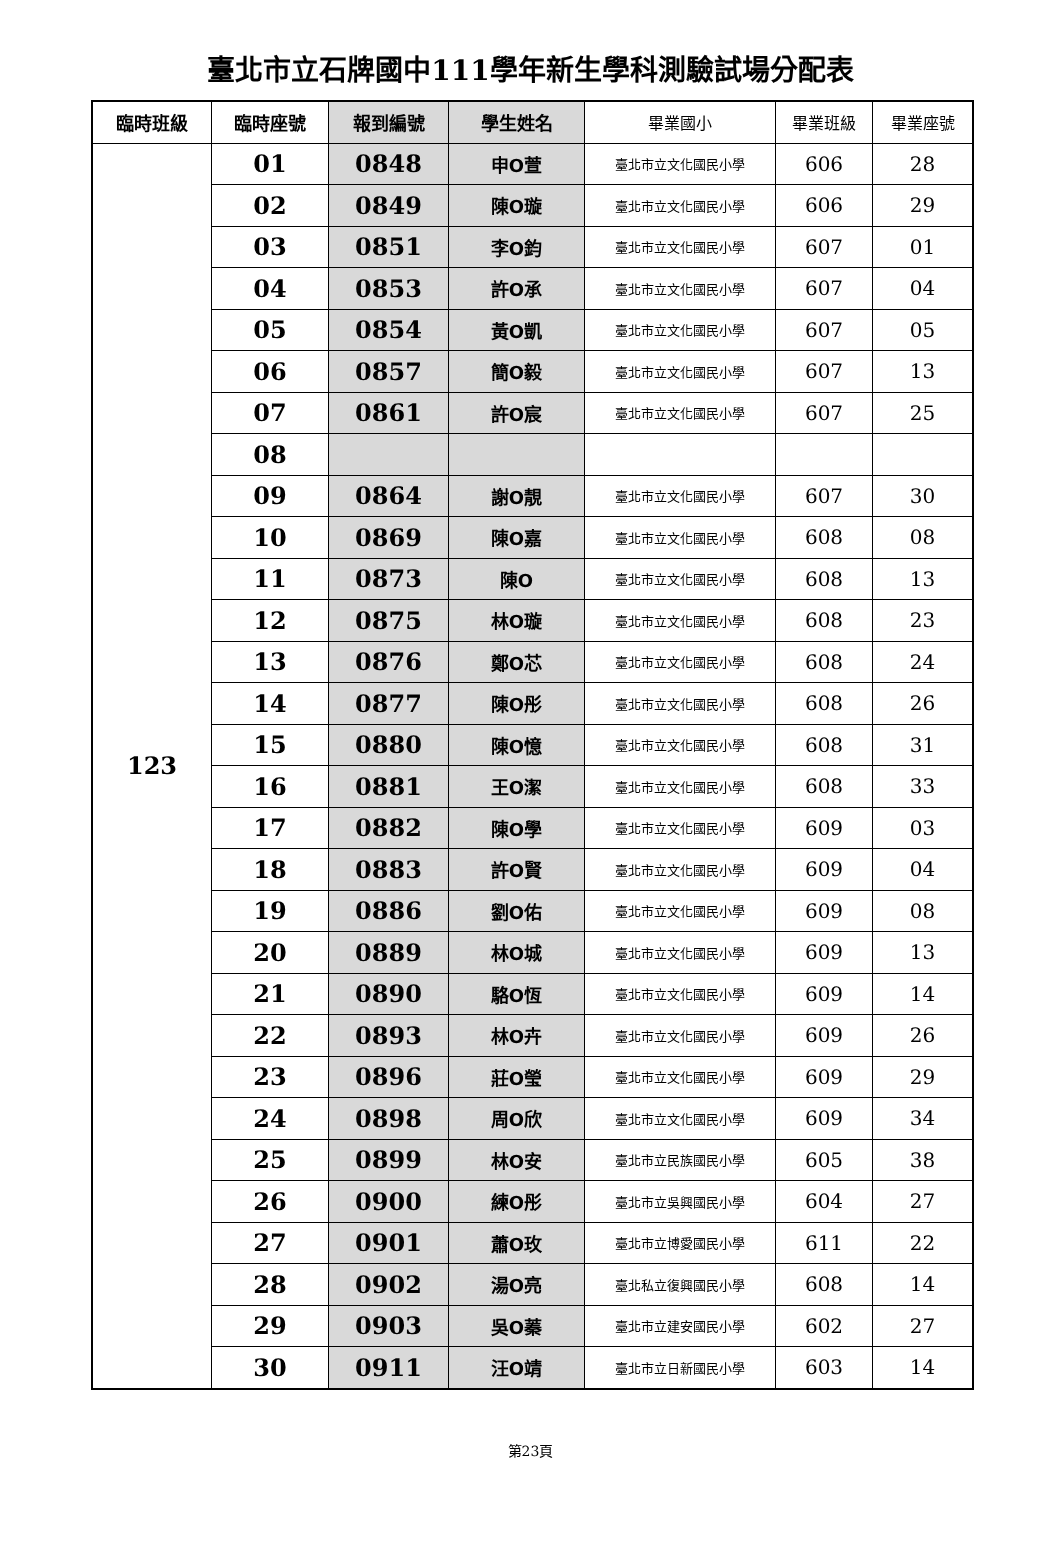臺北市立石牌國中111學年新生學科測驗試場分配表
| 臨時班級 | 臨時座號 | 報到編號 | 學生姓名 | 畢業國小 | 畢業班級 | 畢業座號 |
| --- | --- | --- | --- | --- | --- | --- |
| 123 | 01 | 0848 | 申O萱 | 臺北市立文化國民小學 | 606 | 28 |
| | 02 | 0849 | 陳O璇 | 臺北市立文化國民小學 | 606 | 29 |
| | 03 | 0851 | 李O鈞 | 臺北市立文化國民小學 | 607 | 01 |
| | 04 | 0853 | 許O承 | 臺北市立文化國民小學 | 607 | 04 |
| | 05 | 0854 | 黃O凱 | 臺北市立文化國民小學 | 607 | 05 |
| | 06 | 0857 | 簡O毅 | 臺北市立文化國民小學 | 607 | 13 |
| | 07 | 0861 | 許O宸 | 臺北市立文化國民小學 | 607 | 25 |
| | 08 | | | | | |
| | 09 | 0864 | 謝O靚 | 臺北市立文化國民小學 | 607 | 30 |
| | 10 | 0869 | 陳O嘉 | 臺北市立文化國民小學 | 608 | 08 |
| | 11 | 0873 | 陳O | 臺北市立文化國民小學 | 608 | 13 |
| | 12 | 0875 | 林O璇 | 臺北市立文化國民小學 | 608 | 23 |
| | 13 | 0876 | 鄭O芯 | 臺北市立文化國民小學 | 608 | 24 |
| | 14 | 0877 | 陳O彤 | 臺北市立文化國民小學 | 608 | 26 |
| | 15 | 0880 | 陳O憶 | 臺北市立文化國民小學 | 608 | 31 |
| | 16 | 0881 | 王O潔 | 臺北市立文化國民小學 | 608 | 33 |
| | 17 | 0882 | 陳O學 | 臺北市立文化國民小學 | 609 | 03 |
| | 18 | 0883 | 許O賢 | 臺北市立文化國民小學 | 609 | 04 |
| | 19 | 0886 | 劉O佑 | 臺北市立文化國民小學 | 609 | 08 |
| | 20 | 0889 | 林O城 | 臺北市立文化國民小學 | 609 | 13 |
| | 21 | 0890 | 駱O恆 | 臺北市立文化國民小學 | 609 | 14 |
| | 22 | 0893 | 林O卉 | 臺北市立文化國民小學 | 609 | 26 |
| | 23 | 0896 | 莊O瑩 | 臺北市立文化國民小學 | 609 | 29 |
| | 24 | 0898 | 周O欣 | 臺北市立文化國民小學 | 609 | 34 |
| | 25 | 0899 | 林O安 | 臺北市立民族國民小學 | 605 | 38 |
| | 26 | 0900 | 練O彤 | 臺北市立吳興國民小學 | 604 | 27 |
| | 27 | 0901 | 蕭O玫 | 臺北市立博愛國民小學 | 611 | 22 |
| | 28 | 0902 | 湯O亮 | 臺北私立復興國民小學 | 608 | 14 |
| | 29 | 0903 | 吳O蓁 | 臺北市立建安國民小學 | 602 | 27 |
| | 30 | 0911 | 汪O靖 | 臺北市立日新國民小學 | 603 | 14 |
第23頁